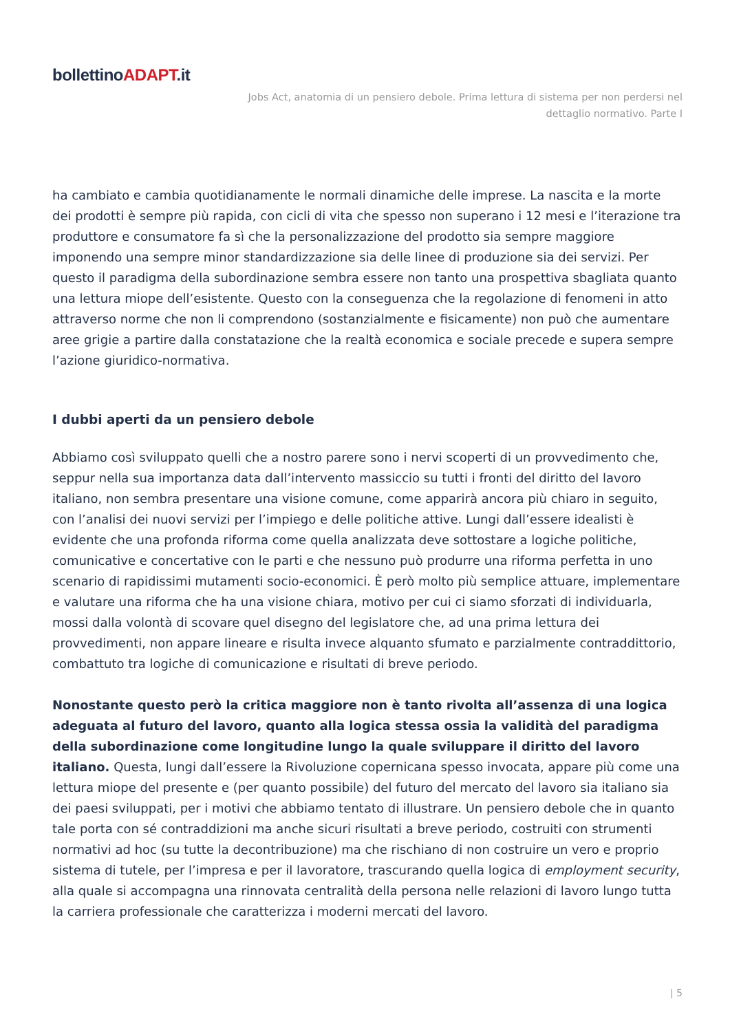bollettinoADAPT.it
Jobs Act, anatomia di un pensiero debole. Prima lettura di sistema per non perdersi nel
dettaglio normativo. Parte I
ha cambiato e cambia quotidianamente le normali dinamiche delle imprese. La nascita e la morte dei prodotti è sempre più rapida, con cicli di vita che spesso non superano i 12 mesi e l’iterazione tra produttore e consumatore fa sì che la personalizzazione del prodotto sia sempre maggiore imponendo una sempre minor standardizzazione sia delle linee di produzione sia dei servizi. Per questo il paradigma della subordinazione sembra essere non tanto una prospettiva sbagliata quanto una lettura miope dell’esistente. Questo con la conseguenza che la regolazione di fenomeni in atto attraverso norme che non li comprendono (sostanzialmente e fisicamente) non può che aumentare aree grigie a partire dalla constatazione che la realtà economica e sociale precede e supera sempre l’azione giuridico-normativa.
I dubbi aperti da un pensiero debole
Abbiamo così sviluppato quelli che a nostro parere sono i nervi scoperti di un provvedimento che, seppur nella sua importanza data dall’intervento massiccio su tutti i fronti del diritto del lavoro italiano, non sembra presentare una visione comune, come apparirà ancora più chiaro in seguito, con l’analisi dei nuovi servizi per l’impiego e delle politiche attive. Lungi dall’essere idealisti è evidente che una profonda riforma come quella analizzata deve sottostare a logiche politiche, comunicative e concertative con le parti e che nessuno può produrre una riforma perfetta in uno scenario di rapidissimi mutamenti socio-economici. È però molto più semplice attuare, implementare e valutare una riforma che ha una visione chiara, motivo per cui ci siamo sforzati di individuarla, mossi dalla volontà di scovare quel disegno del legislatore che, ad una prima lettura dei provvedimenti, non appare lineare e risulta invece alquanto sfumato e parzialmente contraddittorio, combattuto tra logiche di comunicazione e risultati di breve periodo.
Nonostante questo però la critica maggiore non è tanto rivolta all’assenza di una logica adeguata al futuro del lavoro, quanto alla logica stessa ossia la validità del paradigma della subordinazione come longitudine lungo la quale sviluppare il diritto del lavoro italiano. Questa, lungi dall’essere la Rivoluzione copernicana spesso invocata, appare più come una lettura miope del presente e (per quanto possibile) del futuro del mercato del lavoro sia italiano sia dei paesi sviluppati, per i motivi che abbiamo tentato di illustrare. Un pensiero debole che in quanto tale porta con sé contraddizioni ma anche sicuri risultati a breve periodo, costruiti con strumenti normativi ad hoc (su tutte la decontribuzione) ma che rischiano di non costruire un vero e proprio sistema di tutele, per l’impresa e per il lavoratore, trascurando quella logica di employment security, alla quale si accompagna una rinnovata centralità della persona nelle relazioni di lavoro lungo tutta la carriera professionale che caratterizza i moderni mercati del lavoro.
| 5